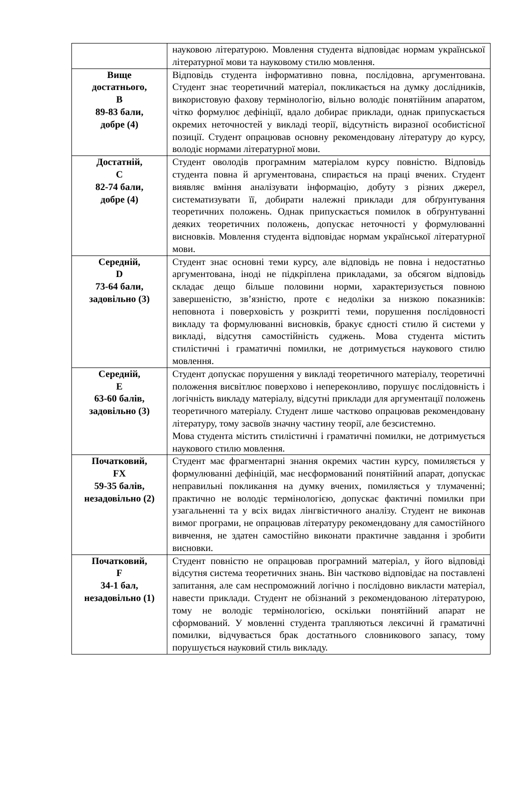| | науковою літературою. Мовлення студента відповідає нормам української літературної мови та науковому стилю мовлення. |
| Вище достатнього, В 89-83 бали, добре (4) | Відповідь студента інформативно повна, послідовна, аргументована. Студент знає теоретичний матеріал, покликається на думку дослідників, використовую фахову термінологію, вільно володіє понятійним апаратом, чітко формулює дефініції, вдало добирає приклади, однак припускається окремих неточностей у викладі теорії, відсутність виразної особистісної позиції. Студент опрацював основну рекомендовану літературу до курсу, володіє нормами літературної мови. |
| Достатній, С 82-74 бали, добре (4) | Студент оволодів програмним матеріалом курсу повністю. Відповідь студента повна й аргументована, спирається на праці вчених. Студент виявляє вміння аналізувати інформацію, добуту з різних джерел, систематизувати її, добирати належні приклади для обґрунтування теоретичних положень. Однак припускається помилок в обґрунтуванні деяких теоретичних положень, допускає неточності у формулюванні висновків. Мовлення студента відповідає нормам української літературної мови. |
| Середній, D 73-64 бали, задовільно (3) | Студент знає основні теми курсу, але відповідь не повна і недостатньо аргументована, іноді не підкріплена прикладами, за обсягом відповідь складає дещо більше половини норми, характеризується повною завершеністю, зв’язністю, проте є недоліки за низкою показників: неповнота і поверховість у розкритті теми, порушення послідовності викладу та формулюванні висновків, бракує єдності стилю й системи у викладі, відсутня самостійність суджень. Мова студента містить стилістичні і граматичні помилки, не дотримується наукового стилю мовлення. |
| Середній, Е 63-60 балів, задовільно (3) | Студент допускає порушення у викладі теоретичного матеріалу, теоретичні положення висвітлює поверхово і непереконливо, порушує послідовність і логічність викладу матеріалу, відсутні приклади для аргументації положень теоретичного матеріалу. Студент лише частково опрацював рекомендовану літературу, тому засвоїв значну частину теорії, але безсистемно. Мова студента містить стилістичні і граматичні помилки, не дотримується наукового стилю мовлення. |
| Початковий, FX 59-35 балів, незадовільно (2) | Студент має фрагментарні знання окремих частин курсу, помиляється у формулюванні дефініцій, має несформований понятійний апарат, допускає неправильні покликання на думку вчених, помиляється у тлумаченні; практично не володіє термінологією, допускає фактичні помилки при узагальненні та у всіх видах лінгвістичного аналізу. Студент не виконав вимог програми, не опрацював літературу рекомендовану для самостійного вивчення, не здатен самостійно виконати практичне завдання і зробити висновки. |
| Початковий, F 34-1 бал, незадовільно (1) | Студент повністю не опрацював програмний матеріал, у його відповіді відсутня система теоретичних знань. Він частково відповідає на поставлені запитання, але сам неспроможний логічно і послідовно викласти матеріал, навести приклади. Студент не обізнаний з рекомендованою літературою, тому не володіє термінологією, оскільки понятійний апарат не сформований. У мовленні студента трапляються лексичні й граматичні помилки, відчувається брак достатнього словникового запасу, тому порушується науковий стиль викладу. |